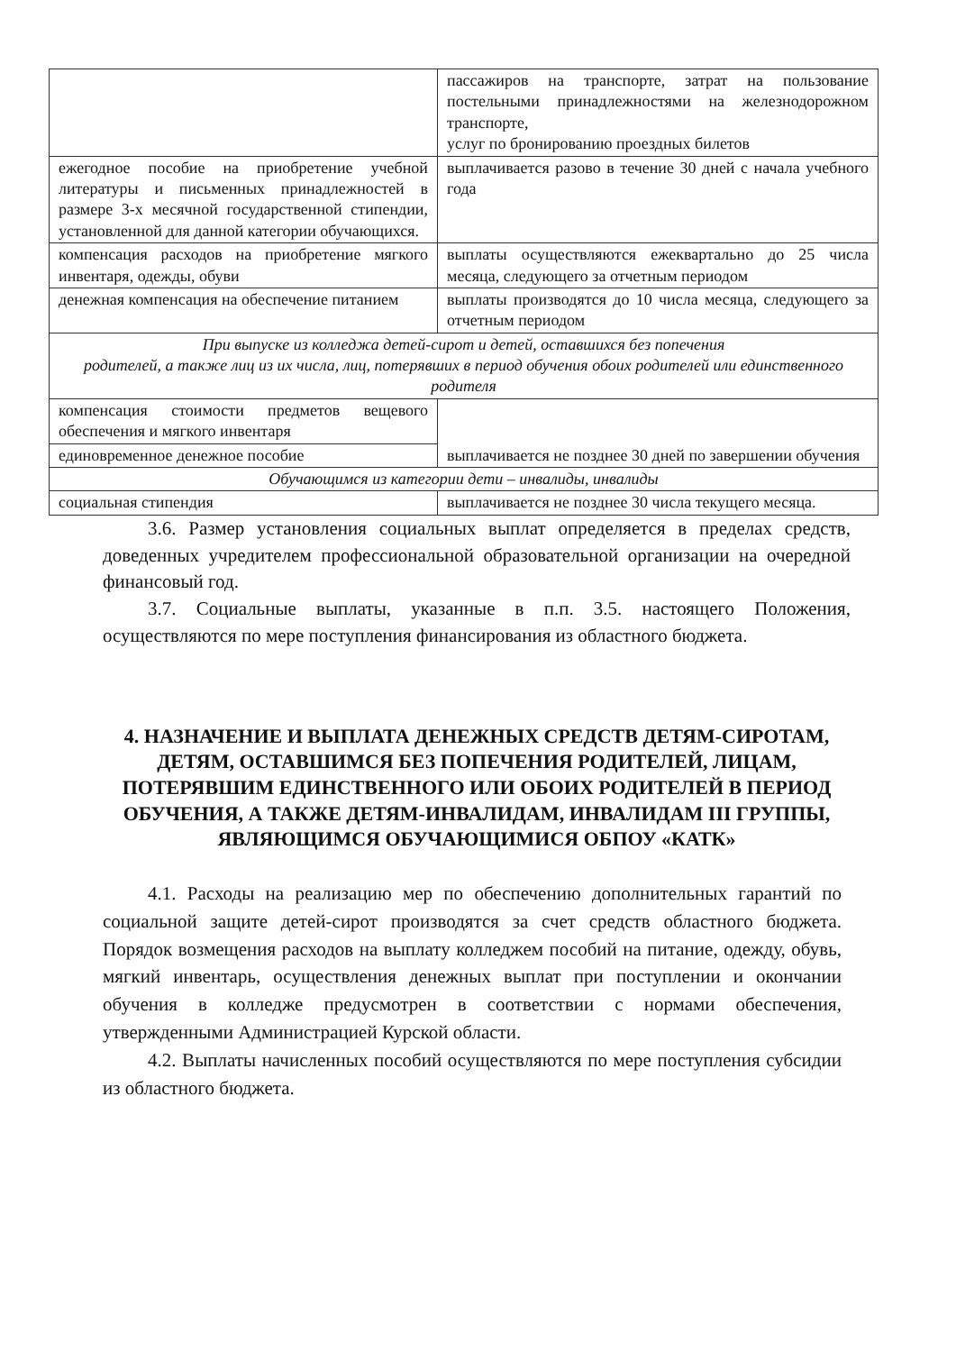| | пассажиров на транспорте, затрат на пользование постельными принадлежностями на железнодорожном транспорте, услуг по бронированию проездных билетов |
| ежегодное пособие на приобретение учебной литературы и письменных принадлежностей в размере 3-х месячной государственной стипендии, установленной для данной категории обучающихся. | выплачивается разово в течение 30 дней с начала учебного года |
| компенсация расходов на приобретение мягкого инвентаря, одежды, обуви | выплаты осуществляются ежеквартально до 25 числа месяца, следующего за отчетным периодом |
| денежная компенсация на обеспечение питанием | выплаты производятся до 10 числа месяца, следующего за отчетным периодом |
| При выпуске из колледжа детей-сирот и детей, оставшихся без попечения родителей, а также лиц из их числа, лиц, потерявших в период обучения обоих родителей или единственного родителя | |
| компенсация стоимости предметов вещевого обеспечения и мягкого инвентаря | выплачивается не позднее 30 дней по завершении обучения |
| единовременное денежное пособие | |
| Обучающимся из категории дети – инвалиды, инвалиды | |
| социальная стипендия | выплачивается не позднее 30 числа текущего месяца. |
3.6. Размер установления социальных выплат определяется в пределах средств, доведенных учредителем профессиональной образовательной организации на очередной финансовый год.
3.7. Социальные выплаты, указанные в п.п. 3.5. настоящего Положения, осуществляются по мере поступления финансирования из областного бюджета.
4. НАЗНАЧЕНИЕ И ВЫПЛАТА ДЕНЕЖНЫХ СРЕДСТВ ДЕТЯМ-СИРОТАМ, ДЕТЯМ, ОСТАВШИМСЯ БЕЗ ПОПЕЧЕНИЯ РОДИТЕЛЕЙ, ЛИЦАМ, ПОТЕРЯВШИМ ЕДИНСТВЕННОГО ИЛИ ОБОИХ РОДИТЕЛЕЙ В ПЕРИОД ОБУЧЕНИЯ, А ТАКЖЕ ДЕТЯМ-ИНВАЛИДАМ, ИНВАЛИДАМ III ГРУППЫ, ЯВЛЯЮЩИМСЯ ОБУЧАЮЩИМИСЯ ОБПОУ «КАТК»
4.1. Расходы на реализацию мер по обеспечению дополнительных гарантий по социальной защите детей-сирот производятся за счет средств областного бюджета. Порядок возмещения расходов на выплату колледжем пособий на питание, одежду, обувь, мягкий инвентарь, осуществления денежных выплат при поступлении и окончании обучения в колледже предусмотрен в соответствии с нормами обеспечения, утвержденными Администрацией Курской области.
4.2. Выплаты начисленных пособий осуществляются по мере поступления субсидии из областного бюджета.